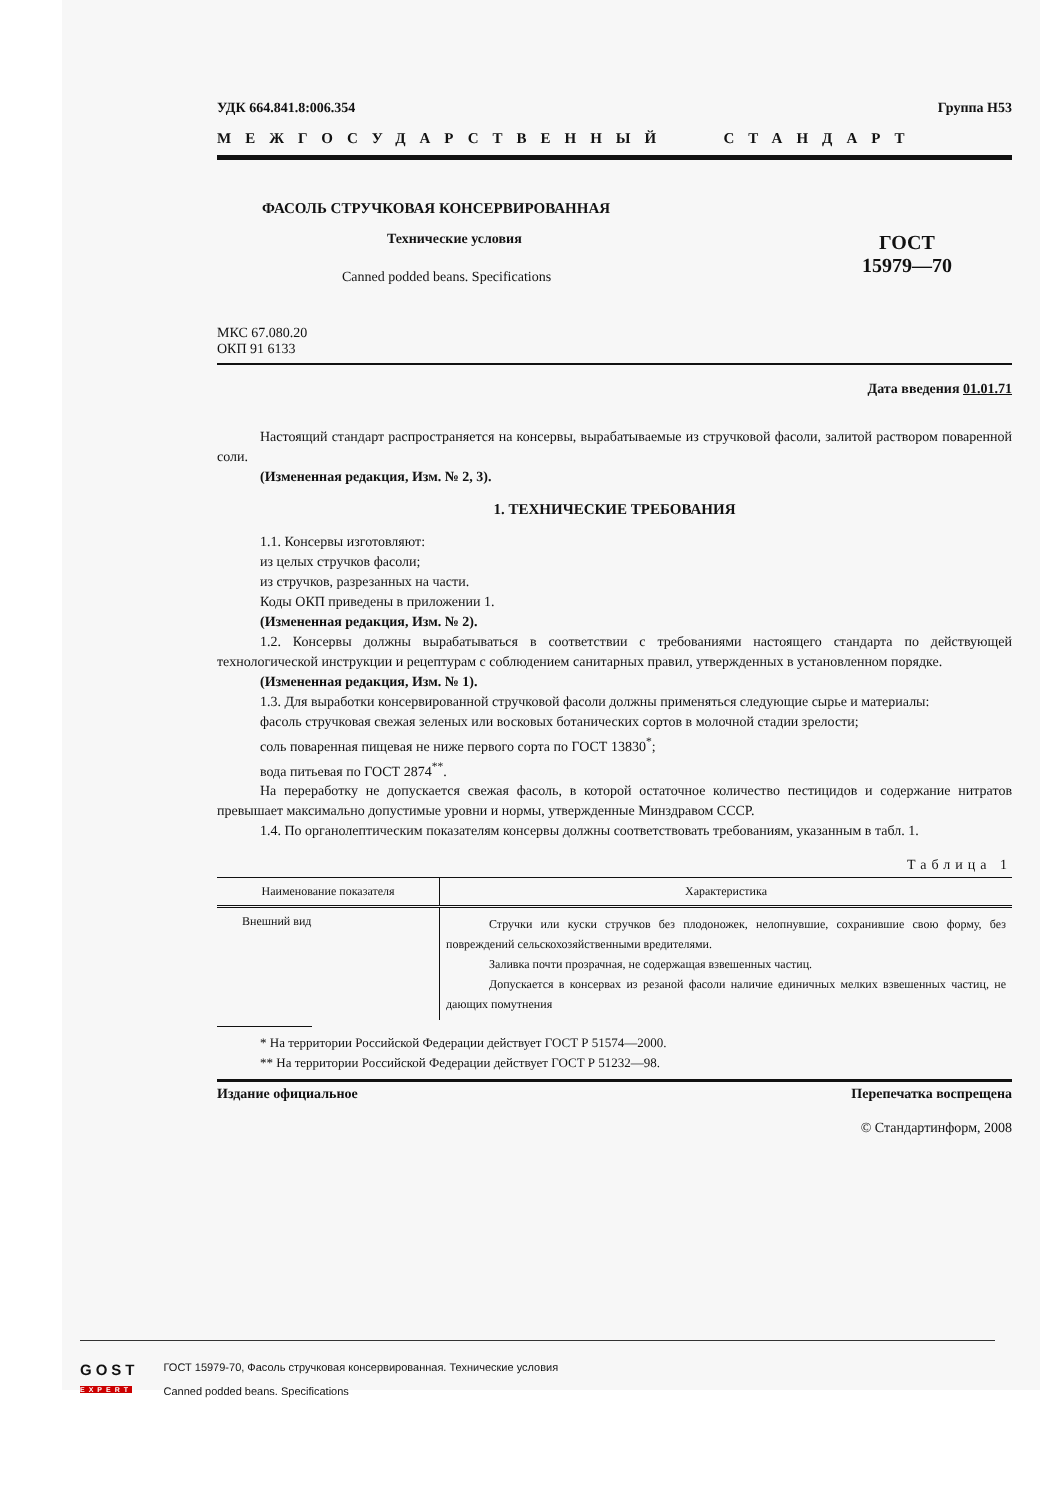УДК 664.841.8:006.354 Группа Н53
МЕЖГОСУДАРСТВЕННЫЙ СТАНДАРТ
ФАСОЛЬ СТРУЧКОВАЯ КОНСЕРВИРОВАННАЯ
Технические условия
Canned podded beans. Specifications
ГОСТ
15979—70
МКС 67.080.20
ОКП 91 6133
Дата введения 01.01.71
Настоящий стандарт распространяется на консервы, вырабатываемые из стручковой фасоли, залитой раствором поваренной соли.
(Измененная редакция, Изм. № 2, 3).
1. ТЕХНИЧЕСКИЕ ТРЕБОВАНИЯ
1.1. Консервы изготовляют:
из целых стручков фасоли;
из стручков, разрезанных на части.
Коды ОКП приведены в приложении 1.
(Измененная редакция, Изм. № 2).
1.2. Консервы должны вырабатываться в соответствии с требованиями настоящего стандарта по действующей технологической инструкции и рецептурам с соблюдением санитарных правил, утвержденных в установленном порядке.
(Измененная редакция, Изм. № 1).
1.3. Для выработки консервированной стручковой фасоли должны применяться следующие сырье и материалы:
фасоль стручковая свежая зеленых или восковых ботанических сортов в молочной стадии зрелости;
соль поваренная пищевая не ниже первого сорта по ГОСТ 13830<sup>*</sup>;
вода питьевая по ГОСТ 2874<sup>**</sup>.
На переработку не допускается свежая фасоль, в которой остаточное количество пестицидов и содержание нитратов превышает максимально допустимые уровни и нормы, утвержденные Минздравом СССР.
1.4. По органолептическим показателям консервы должны соответствовать требованиям, указанным в табл. 1.
Таблица 1
| Наименование показателя | Характеристика |
| --- | --- |
| Внешний вид | Стручки или куски стручков без плодоножек, нелопнувшие, сохранившие свою форму, без повреждений сельскохозяйственными вредителями. Заливка почти прозрачная, не содержащая взвешенных частиц. Допускается в консервах из резаной фасоли наличие единичных мелких взвешенных частиц, не дающих помутнения |
* На территории Российской Федерации действует ГОСТ Р 51574—2000.
** На территории Российской Федерации действует ГОСТ Р 51232—98.
Издание официальное Перепечатка воспрещена
© Стандартинформ, 2008
GOST
EXPERT
ГОСТ 15979-70, Фасоль стручковая консервированная. Технические условия
Canned podded beans. Specifications